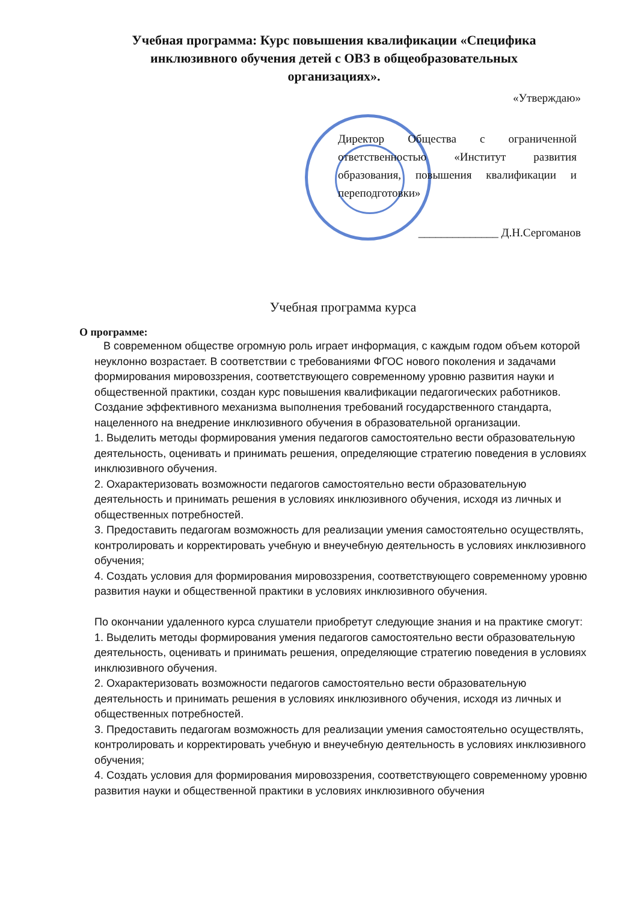Учебная программа: Курс повышения квалификации «Специфика инклюзивного обучения детей с ОВЗ в общеобразовательных организациях».
«Утверждаю»
Директор Общества с ограниченной ответственностью «Институт развития образования, повышения квалификации и переподготовки»
______________ Д.Н.Сергоманов
Учебная программа курса
О программе:
В современном обществе огромную роль играет информация, с каждым годом объем которой неуклонно возрастает. В соответствии с требованиями ФГОС нового поколения и задачами формирования мировоззрения, соответствующего современному уровню развития науки и общественной практики, создан курс повышения квалификации педагогических работников.
Создание эффективного механизма выполнения требований государственного стандарта, нацеленного на внедрение инклюзивного обучения в образовательной организации.
1. Выделить методы формирования умения педагогов самостоятельно вести образовательную деятельность, оценивать и принимать решения, определяющие стратегию поведения в условиях инклюзивного обучения.
2. Охарактеризовать возможности педагогов самостоятельно вести образовательную деятельность и принимать решения в условиях инклюзивного обучения, исходя из личных и общественных потребностей.
3. Предоставить педагогам возможность для реализации умения самостоятельно осуществлять, контролировать и корректировать учебную и внеучебную деятельность в условиях инклюзивного обучения;
4. Создать условия для формирования мировоззрения, соответствующего современному уровню развития науки и общественной практики в условиях инклюзивного обучения.
По окончании удаленного курса слушатели приобретут следующие знания и на практике смогут:
1. Выделить методы формирования умения педагогов самостоятельно вести образовательную деятельность, оценивать и принимать решения, определяющие стратегию поведения в условиях инклюзивного обучения.
2. Охарактеризовать возможности педагогов самостоятельно вести образовательную деятельность и принимать решения в условиях инклюзивного обучения, исходя из личных и общественных потребностей.
3. Предоставить педагогам возможность для реализации умения самостоятельно осуществлять, контролировать и корректировать учебную и внеучебную деятельность в условиях инклюзивного обучения;
4. Создать условия для формирования мировоззрения, соответствующего современному уровню развития науки и общественной практики в условиях инклюзивного обучения